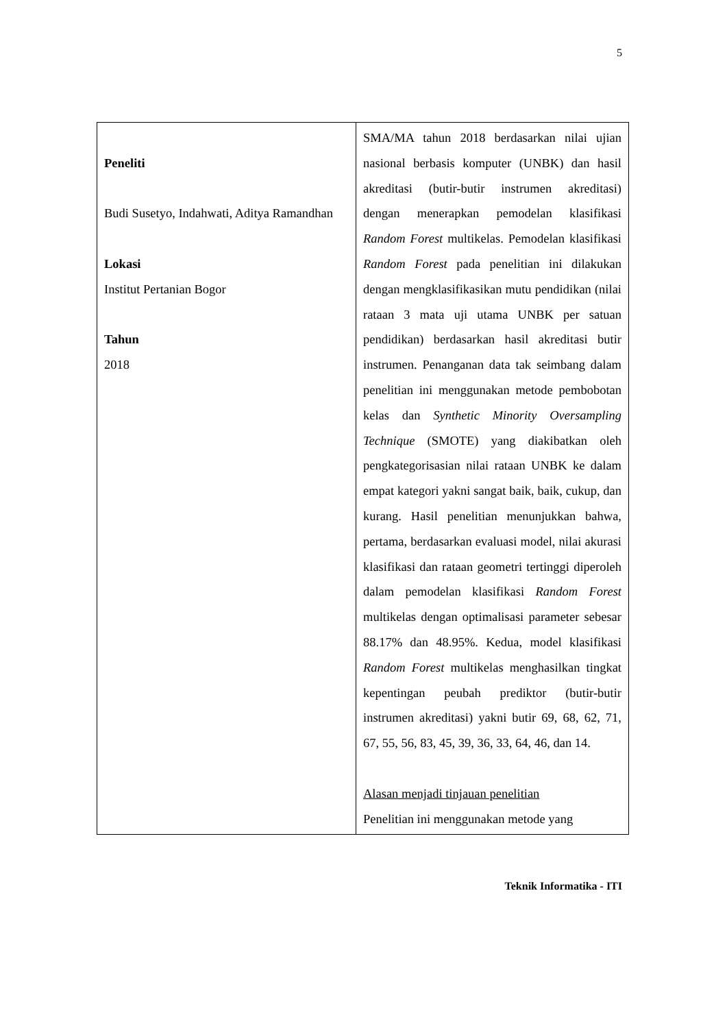5
| Peneliti Budi Susetyo, Indahwati, Aditya Ramandhan Lokasi Institut Pertanian Bogor Tahun 2018 | SMA/MA tahun 2018 berdasarkan nilai ujian nasional berbasis komputer (UNBK) dan hasil akreditasi (butir-butir instrumen akreditasi) dengan menerapkan pemodelan klasifikasi Random Forest multikelas. Pemodelan klasifikasi Random Forest pada penelitian ini dilakukan dengan mengklasifikasikan mutu pendidikan (nilai rataan 3 mata uji utama UNBK per satuan pendidikan) berdasarkan hasil akreditasi butir instrumen. Penanganan data tak seimbang dalam penelitian ini menggunakan metode pembobotan kelas dan Synthetic Minority Oversampling Technique (SMOTE) yang diakibatkan oleh pengkategorisasian nilai rataan UNBK ke dalam empat kategori yakni sangat baik, baik, cukup, dan kurang. Hasil penelitian menunjukkan bahwa, pertama, berdasarkan evaluasi model, nilai akurasi klasifikasi dan rataan geometri tertinggi diperoleh dalam pemodelan klasifikasi Random Forest multikelas dengan optimalisasi parameter sebesar 88.17% dan 48.95%. Kedua, model klasifikasi Random Forest multikelas menghasilkan tingkat kepentingan peubah prediktor (butir-butir instrumen akreditasi) yakni butir 69, 68, 62, 71, 67, 55, 56, 83, 45, 39, 36, 33, 64, 46, dan 14. Alasan menjadi tinjauan penelitian Penelitian ini menggunakan metode yang |
Teknik Informatika - ITI